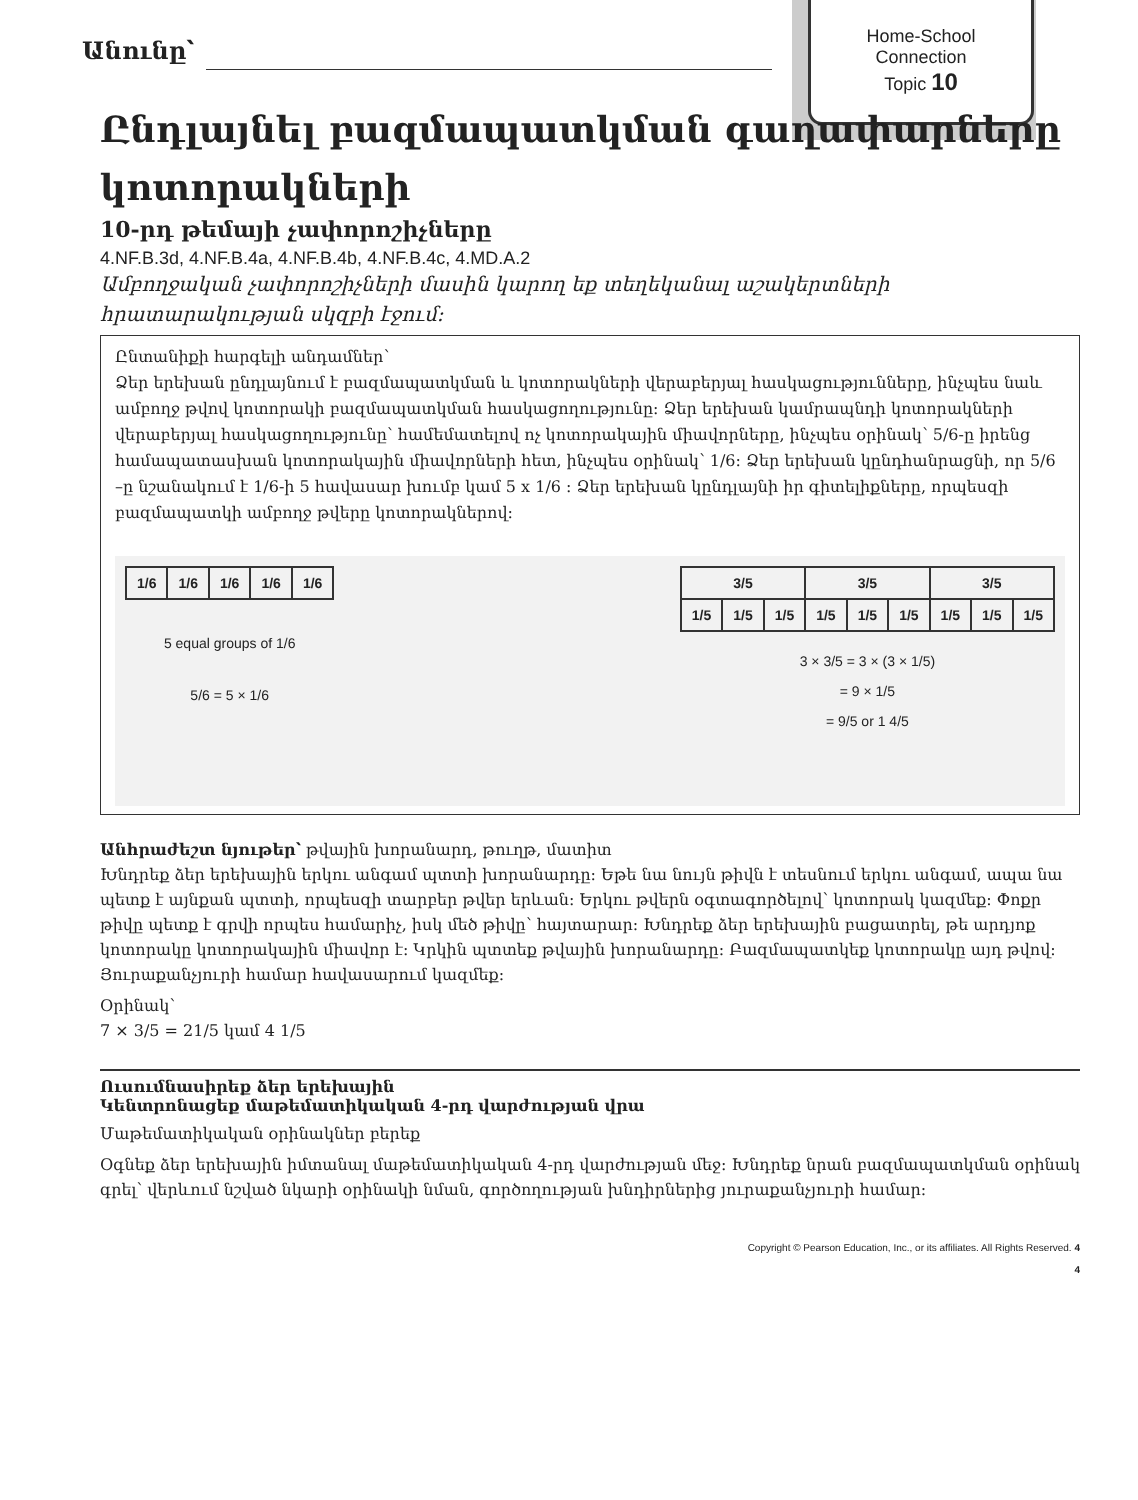Home-School
Connection
Topic 10
Անունը՝
Ընդլայնել բազմապատկման գաղափարները կոտորակների
10-րդ թեմայի չափորոշիչները
4.NF.B.3d, 4.NF.B.4a, 4.NF.B.4b, 4.NF.B.4c, 4.MD.A.2
Ամբողջական չափորոշիչների մասին կարող եք տեղեկանալ աշակերտների հրատարակության սկզբի էջում:
Ընտանիքի հարգելի անդամներ՝
Ձեր երեխան ընդլայնում է բազմապատկման և կոտորակների վերաբերյալ հասկացությունները, ինչպես նաև ամբողջ թվով կոտորակի բազմապատկման հասկացողությունը: Ձեր երեխան կամրապնդի կոտորակների վերաբերյալ հասկացողությունը՝ համեմատելով ոչ կոտորակային միավորները, ինչպես օրինակ՝ 5/6-ը իրենց համապատասխան կոտորակային միավորների հետ, ինչպես օրինակ՝ 1/6: Ձեր երեխան կընդհանրացնի, որ 5/6 –ը նշանակում է 1/6-ի 5 հավասար խումբ կամ 5 x 1/6 : Ձեր երեխան կընդլայնի իր գիտելիքները, որպեսզի բազմապատկի ամբողջ թվերը կոտորակներով:
| 1/6 | 1/6 | 1/6 | 1/6 | 1/6 |
5 equal groups of 1/6
5/6 = 5 × 1/6
| 3/5 | | | 3/5 | | | 3/5 | | |
| 1/5 | 1/5 | 1/5 | 1/5 | 1/5 | 1/5 | 1/5 | 1/5 | 1/5 |
3 × 3/5 = 3 × (3 × 1/5)
= 9 × 1/5
= 9/5 or 1 4/5
Անհրաժեշտ նյութեր՝ թվային խորանարդ, թուղթ, մատիտ
Խնդրեք ձեր երեխային երկու անգամ պտտի խորանարդը: Եթե նա նույն թիվն է տեսնում երկու անգամ, ապա նա պետք է այնքան պտտի, որպեսզի տարբեր թվեր երևան: Երկու թվերն օգտագործելով՝ կոտորակ կազմեք: Փոքր թիվը պետք է գրվի որպես համարիչ, իսկ մեծ թիվը՝ հայտարար: Խնդրեք ձեր երեխային բացատրել, թե արդյոք կոտորակը կոտորակային միավոր է: Կրկին պտտեք թվային խորանարդը: Բազմապատկեք կոտորակը այդ թվով: Յուրաքանչյուրի համար հավասարում կազմեք:
Օրինակ՝
7 × 3/5 = 21/5 կամ 4 1/5
Ուսումնասիրեք ձեր երեխային
Կենտրոնացեք մաթեմատիկական 4-րդ վարժության վրա
Մաթեմատիկական օրինակներ բերեք
Օգնեք ձեր երեխային իմտանալ մաթեմատիկական 4-րդ վարժության մեջ: Խնդրեք նրան բազմապատկման օրինակ գրել՝ վերևում նշված նկարի օրինակի նման, գործողության խնդիրներից յուրաքանչյուրի համար:
Copyright © Pearson Education, Inc., or its affiliates. All Rights Reserved. 4
4